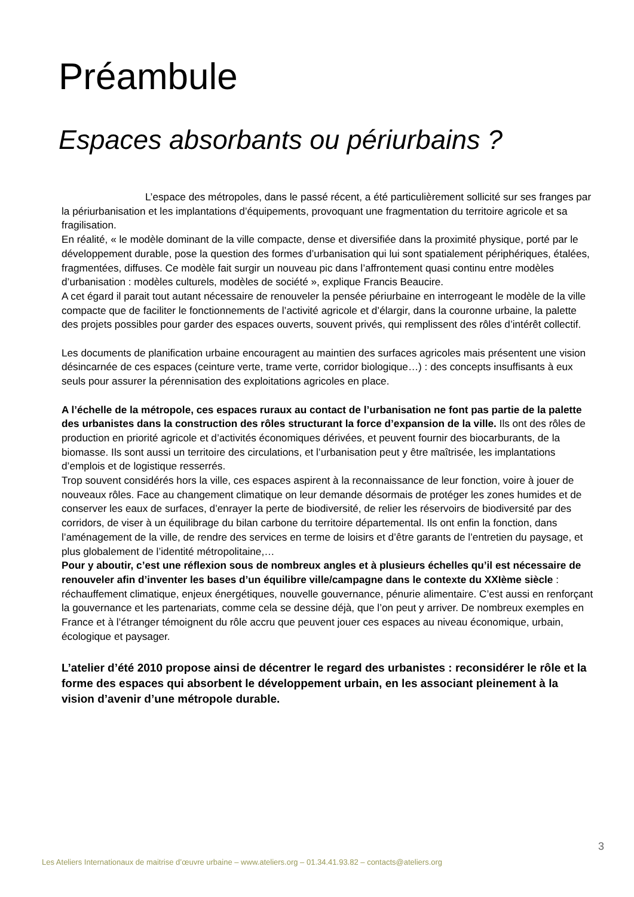Préambule
Espaces absorbants ou périurbains ?
L’espace des métropoles, dans le passé récent, a été particulièrement sollicité sur ses franges par la périurbanisation et les implantations d’équipements, provoquant une fragmentation du territoire agricole et sa fragilisation.
En réalité, « le modèle dominant de la ville compacte, dense et diversifiée dans la proximité physique, porté par le développement durable, pose la question des formes d’urbanisation qui lui sont spatialement périphériques, étalées, fragmentées, diffuses. Ce modèle fait surgir un nouveau pic dans l’affrontement quasi continu entre modèles d’urbanisation : modèles culturels, modèles de société », explique Francis Beaucire.
A cet égard il parait tout autant nécessaire de renouveler la pensée périurbaine en interrogeant le modèle de la ville compacte que de faciliter le fonctionnements de l’activité agricole et d’élargir, dans la couronne urbaine, la palette des projets possibles pour garder des espaces ouverts, souvent privés, qui remplissent des rôles d’intérêt collectif.
Les documents de planification urbaine encouragent au maintien des surfaces agricoles mais présentent une vision désincarnée de ces espaces (ceinture verte, trame verte, corridor biologique…) : des concepts insuffisants à eux seuls pour assurer la pérennisation des exploitations agricoles en place.
A l’échelle de la métropole, ces espaces ruraux au contact de l’urbanisation ne font pas partie de la palette des urbanistes dans la construction des rôles structurant la force d’expansion de la ville. Ils ont des rôles de production en priorité agricole et d’activités économiques dérivées, et peuvent fournir des biocarburants, de la biomasse. Ils sont aussi un territoire des circulations, et l’urbanisation peut y être maîtrisée, les implantations d’emplois et de logistique resserrés.
Trop souvent considérés hors la ville, ces espaces aspirent à la reconnaissance de leur fonction, voire à jouer de nouveaux rôles. Face au changement climatique on leur demande désormais de protéger les zones humides et de conserver les eaux de surfaces, d’enrayer la perte de biodiversité, de relier les réservoirs de biodiversité par des corridors, de viser à un équilibrage du bilan carbone du territoire départemental. Ils ont enfin la fonction, dans l’aménagement de la ville, de rendre des services en terme de loisirs et d’être garants de l’entretien du paysage, et plus globalement de l’identité métropolitaine,…
Pour y aboutir, c’est une réflexion sous de nombreux angles et à plusieurs échelles qu’il est nécessaire de renouveler afin d’inventer les bases d’un équilibre ville/campagne dans le contexte du XXIème siècle : réchauffement climatique, enjeux énergétiques, nouvelle gouvernance, pénurie alimentaire. C’est aussi en renforçant la gouvernance et les partenariats, comme cela se dessine déjà, que l’on peut y arriver. De nombreux exemples en France et à l’étranger témoignent du rôle accru que peuvent jouer ces espaces au niveau économique, urbain, écologique et paysager.
L’atelier d’été 2010 propose ainsi de décentrer le regard des urbanistes : reconsidérer le rôle et la forme des espaces qui absorbent le développement urbain, en les associant pleinement à la vision d’avenir d’une métropole durable.
3
Les Ateliers Internationaux de maitrise d’œuvre urbaine – www.ateliers.org – 01.34.41.93.82 – contacts@ateliers.org